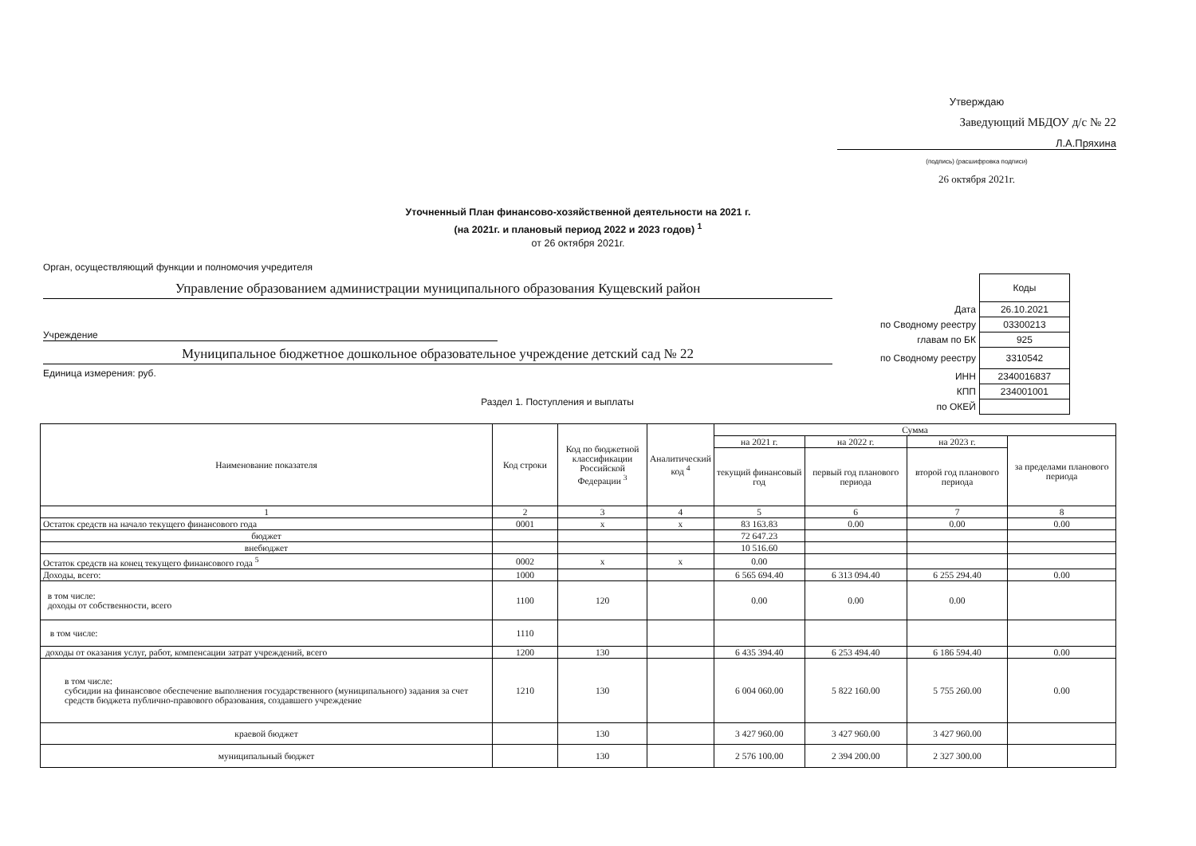Утверждаю
Заведующий МБДОУ д/с № 22
Л.А.Пряхина
(подпись) (расшифровка подписи)
26 октября 2021г.
Уточненный План финансово-хозяйственной деятельности на 2021 г.
(на 2021г. и плановый период 2022 и 2023 годов) <sup>1</sup>
от 26 октября 2021г.
Орган, осуществляющий функции и полномочия учредителя
Управление образованием администрации муниципального образования Кущевский район
Учреждение
Муниципальное бюджетное дошкольное образовательное учреждение детский сад № 22
Единица измерения: руб.
Раздел 1. Поступления и выплаты
| | Коды |
| Дата | 26.10.2021 |
| по Сводному реестру | 03300213 |
| главам по БК | 925 |
| по Сводному реестру | 3310542 |
| ИНН | 2340016837 |
| КПП | 234001001 |
| по ОКЕЙ | |
| Наименование показателя | Код строки | Код по бюджетной классификации Российской Федерации <sup>3</sup> | Аналитический код <sup>4</sup> | Сумма | | | |
| --- | --- | --- | --- | --- | --- | --- | --- |
| | | | | на 2021 г. | на 2022 г. | на 2023 г. | за пределами планового периода |
| | | | | текущий финансовый год | первый год планового периода | второй год планового периода | |
| 1 | 2 | 3 | 4 | 5 | 6 | 7 | 8 |
| Остаток средств на начало текущего финансового года | 0001 | x | x | 83 163.83 | 0.00 | 0.00 | 0.00 |
| бюджет | | | | 72 647.23 | | | |
| внебюджет | | | | 10 516.60 | | | |
| Остаток средств на конец текущего финансового года <sup>5</sup> | 0002 | x | x | 0.00 | | | |
| Доходы, всего: | 1000 | | | 6 565 694.40 | 6 313 094.40 | 6 255 294.40 | 0.00 |
| в том числе: доходы от собственности, всего | 1100 | 120 | | 0.00 | 0.00 | 0.00 | |
| в том числе: | 1110 | | | | | | |
| доходы от оказания услуг, работ, компенсации затрат учреждений, всего | 1200 | 130 | | 6 435 394.40 | 6 253 494.40 | 6 186 594.40 | 0.00 |
| в том числе: субсидии на финансовое обеспечение выполнения государственного (муниципального) задания за счет средств бюджета публично-правового образования, создавшего учреждение | 1210 | 130 | | 6 004 060.00 | 5 822 160.00 | 5 755 260.00 | 0.00 |
| краевой бюджет | | 130 | | 3 427 960.00 | 3 427 960.00 | 3 427 960.00 | |
| муниципальный бюджет | | 130 | | 2 576 100.00 | 2 394 200.00 | 2 327 300.00 | |